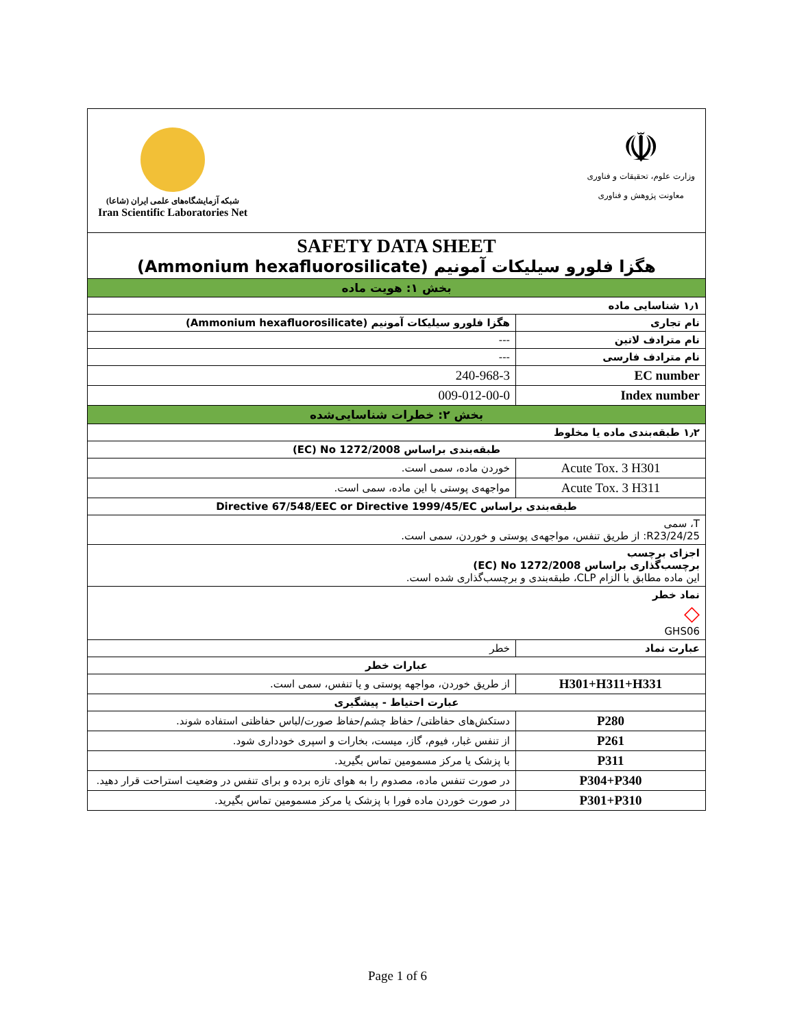| شبکه آزمایشگاه‌های علمی ایران (شاعا) Iran Scientific Laboratories Net ☫ وزارت علوم، تحقیقات و فناوری معاونت پژوهش و فناوری | |
| SAFETY DATA SHEET هگزا فلورو سیلیکات آمونیم (Ammonium hexafluorosilicate) | |
| بخش ۱: هویت ماده | |
| ۱٫۱ شناسایی ماده | |
| نام تجاری | هگزا فلورو سیلیکات آمونیم (Ammonium hexafluorosilicate) |
| نام مترادف لاتین | --- |
| نام مترادف فارسی | --- |
| EC number | 240-968-3 |
| Index number | 009-012-00-0 |
| بخش ۲: خطرات شناسایی‌شده | |
| ۱٫۲ طبقه‌بندی ماده یا مخلوط | |
| طبقه‌بندی براساس EC) No 1272/2008) | |
| Acute Tox. 3 H301 | خوردن ماده، سمی است. |
| Acute Tox. 3 H311 | مواجهه‌ی پوستی با این ماده، سمی است. |
| طبقه‌بندی براساس Directive 67/548/EEC or Directive 1999/45/EC | |
| T، سمی R23/24/25: از طریق تنفس، مواجهه‌ی پوستی و خوردن، سمی است. | |
| اجزای برچسب برچسب‌گذاری براساس EC) No 1272/2008) این ماده مطابق با الزام CLP، طبقه‌بندی و برچسب‌گذاری شده است. | |
| نماد خطر ◇ GHS06 | |
| عبارت نماد | خطر |
| عبارات خطر | |
| H301+H311+H331 | از طریق خوردن، مواجهه پوستی و یا تنفس، سمی است. |
| عبارت احتیاط - پیشگیری | |
| P280 | دستکش‌های حفاظتی/ حفاظ چشم/حفاظ صورت/لباس حفاظتی استفاده شوند. |
| P261 | از تنفس غبار، فیوم، گاز، میست، بخارات و اسپری خودداری شود. |
| P311 | با پزشک یا مرکز مسمومین تماس بگیرید. |
| P304+P340 | در صورت تنفس ماده، مصدوم را به هوای تازه برده و برای تنفس در وضعیت استراحت قرار دهید. |
| P301+P310 | در صورت خوردن ماده فورا با پزشک یا مرکز مسمومین تماس بگیرید. |
Page 1 of 6